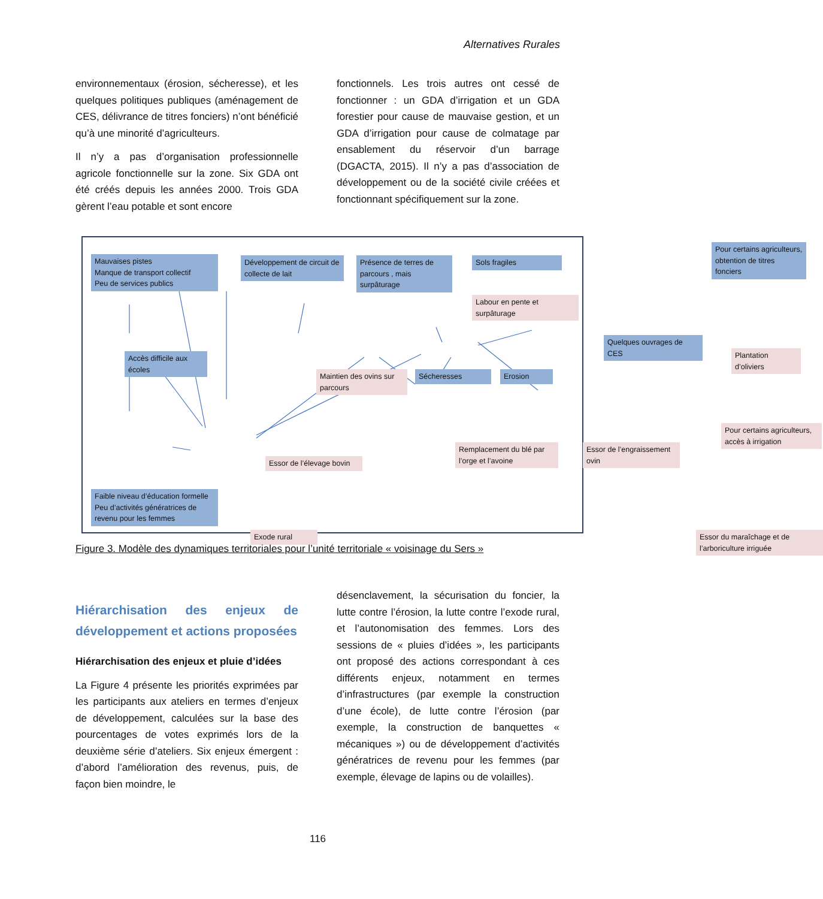Alternatives Rurales
environnementaux (érosion, sécheresse), et les quelques politiques publiques (aménagement de CES, délivrance de titres fonciers) n’ont bénéficié qu’à une minorité d’agriculteurs.
Il n’y a pas d’organisation professionnelle agricole fonctionnelle sur la zone. Six GDA ont été créés depuis les années 2000. Trois GDA gèrent l’eau potable et sont encore
fonctionnels. Les trois autres ont cessé de fonctionner : un GDA d’irrigation et un GDA forestier pour cause de mauvaise gestion, et un GDA d’irrigation pour cause de colmatage par ensablement du réservoir d’un barrage (DGACTA, 2015). Il n’y a pas d’association de développement ou de la société civile créées et fonctionnant spécifiquement sur la zone.
Mauvaises pistes
Manque de transport collectif
Peu de services publics
Développement de circuit de collecte de lait
Présence de terres de parcours , mais surpâturage
Sols fragiles
Labour en pente et surpâturage
Pour certains agriculteurs, obtention de titres fonciers
Accès difficile aux écoles
Quelques ouvrages de CES
Plantation d’oliviers
Maintien des ovins sur parcours
Sécheresses Erosion
Pour certains agriculteurs, accès à irrigation
Essor de l’élevage bovin
Remplacement du blé par l’orge et l’avoine
Essor de l’engraissement ovin
Faible niveau d’éducation formelle
Peu d’activités génératrices de revenu pour les femmes
Exode rural
Essor du maraîchage et de l’arboriculture irriguée
Figure 3. Modèle des dynamiques territoriales pour l’unité territoriale « voisinage du Sers »
Hiérarchisation des enjeux de développement et actions proposées
Hiérarchisation des enjeux et pluie d’idées
La Figure 4 présente les priorités exprimées par les participants aux ateliers en termes d’enjeux de développement, calculées sur la base des pourcentages de votes exprimés lors de la deuxième série d’ateliers. Six enjeux émergent : d’abord l’amélioration des revenus, puis, de façon bien moindre, le
désenclavement, la sécurisation du foncier, la lutte contre l’érosion, la lutte contre l’exode rural, et l’autonomisation des femmes. Lors des sessions de « pluies d’idées », les participants ont proposé des actions correspondant à ces différents enjeux, notamment en termes d’infrastructures (par exemple la construction d’une école), de lutte contre l’érosion (par exemple, la construction de banquettes « mécaniques ») ou de développement d’activités génératrices de revenu pour les femmes (par exemple, élevage de lapins ou de volailles).
116